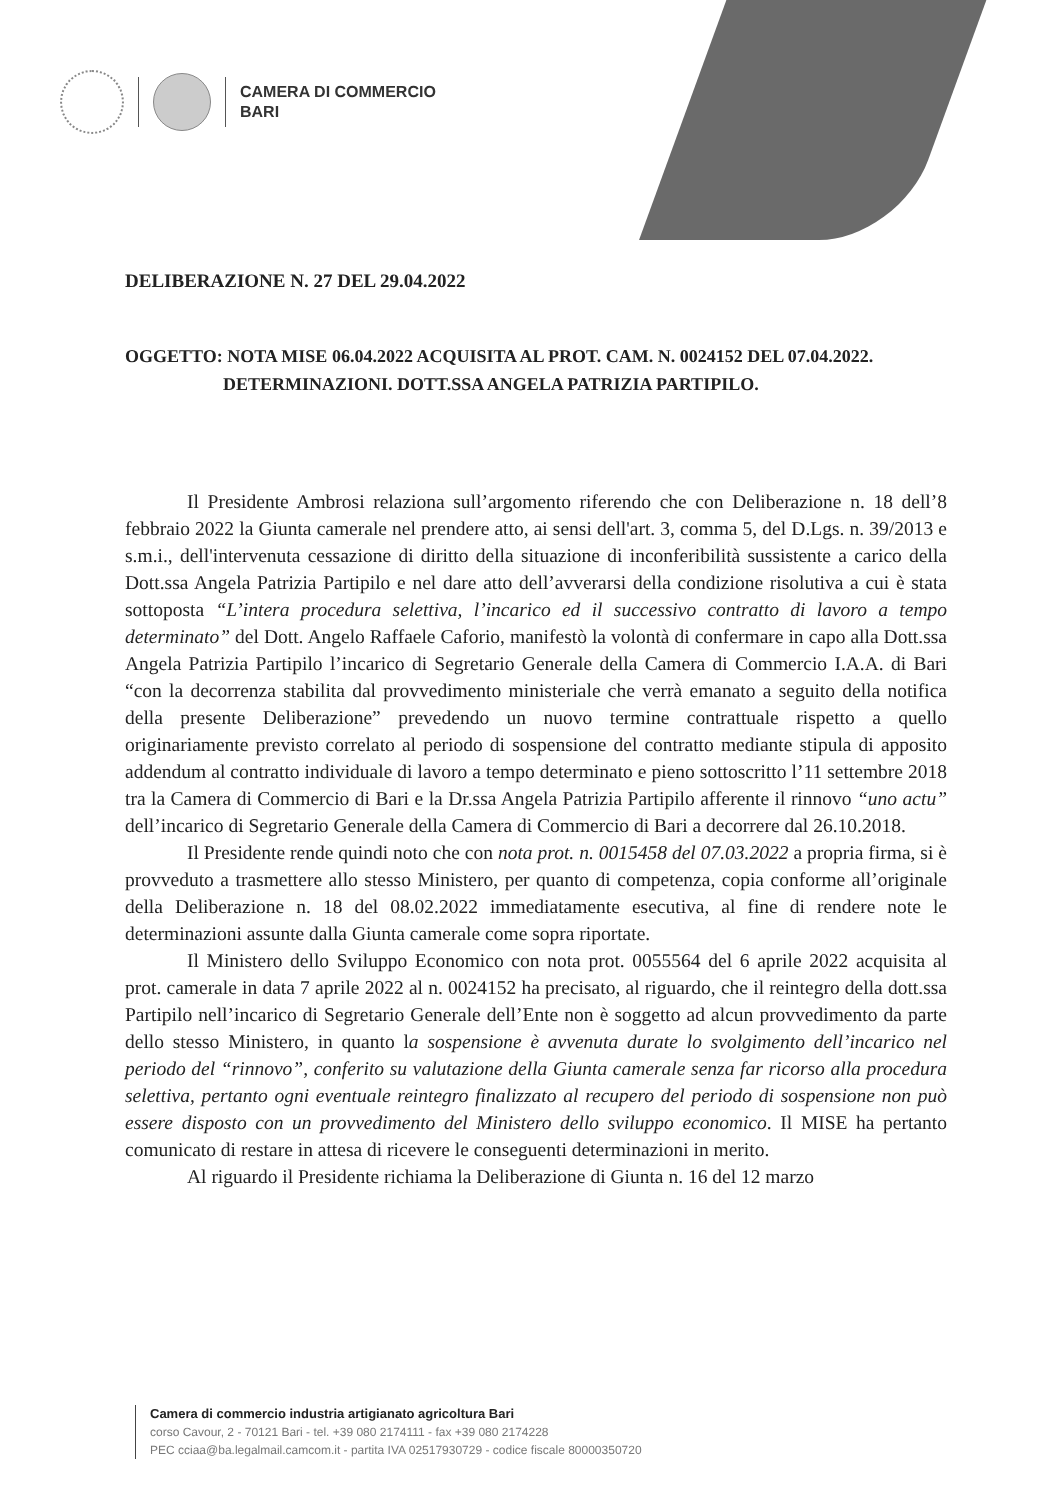CAMERA DI COMMERCIO
BARI
DELIBERAZIONE N. 27 DEL 29.04.2022
OGGETTO: NOTA MISE 06.04.2022 ACQUISITA AL PROT. CAM. N. 0024152 DEL 07.04.2022.
DETERMINAZIONI. DOTT.SSA ANGELA PATRIZIA PARTIPILO.
Il Presidente Ambrosi relaziona sull’argomento riferendo che con Deliberazione n. 18 dell’8 febbraio 2022 la Giunta camerale nel prendere atto, ai sensi dell'art. 3, comma 5, del D.Lgs. n. 39/2013 e s.m.i., dell'intervenuta cessazione di diritto della situazione di inconferibilità sussistente a carico della Dott.ssa Angela Patrizia Partipilo e nel dare atto dell’avverarsi della condizione risolutiva a cui è stata sottoposta “L’intera procedura selettiva, l’incarico ed il successivo contratto di lavoro a tempo determinato” del Dott. Angelo Raffaele Caforio, manifestò la volontà di confermare in capo alla Dott.ssa Angela Patrizia Partipilo l’incarico di Segretario Generale della Camera di Commercio I.A.A. di Bari “con la decorrenza stabilita dal provvedimento ministeriale che verrà emanato a seguito della notifica della presente Deliberazione” prevedendo un nuovo termine contrattuale rispetto a quello originariamente previsto correlato al periodo di sospensione del contratto mediante stipula di apposito addendum al contratto individuale di lavoro a tempo determinato e pieno sottoscritto l’11 settembre 2018 tra la Camera di Commercio di Bari e la Dr.ssa Angela Patrizia Partipilo afferente il rinnovo “uno actu” dell’incarico di Segretario Generale della Camera di Commercio di Bari a decorrere dal 26.10.2018.
Il Presidente rende quindi noto che con nota prot. n. 0015458 del 07.03.2022 a propria firma, si è provveduto a trasmettere allo stesso Ministero, per quanto di competenza, copia conforme all’originale della Deliberazione n. 18 del 08.02.2022 immediatamente esecutiva, al fine di rendere note le determinazioni assunte dalla Giunta camerale come sopra riportate.
Il Ministero dello Sviluppo Economico con nota prot. 0055564 del 6 aprile 2022 acquisita al prot. camerale in data 7 aprile 2022 al n. 0024152 ha precisato, al riguardo, che il reintegro della dott.ssa Partipilo nell’incarico di Segretario Generale dell’Ente non è soggetto ad alcun provvedimento da parte dello stesso Ministero, in quanto la sospensione è avvenuta durate lo svolgimento dell’incarico nel periodo del “rinnovo”, conferito su valutazione della Giunta camerale senza far ricorso alla procedura selettiva, pertanto ogni eventuale reintegro finalizzato al recupero del periodo di sospensione non può essere disposto con un provvedimento del Ministero dello sviluppo economico. Il MISE ha pertanto comunicato di restare in attesa di ricevere le conseguenti determinazioni in merito.
Al riguardo il Presidente richiama la Deliberazione di Giunta n. 16 del 12 marzo
Camera di commercio industria artigianato agricoltura Bari
corso Cavour, 2 - 70121 Bari - tel. +39 080 2174111 - fax +39 080 2174228
PEC cciaa@ba.legalmail.camcom.it - partita IVA 02517930729 - codice fiscale 80000350720